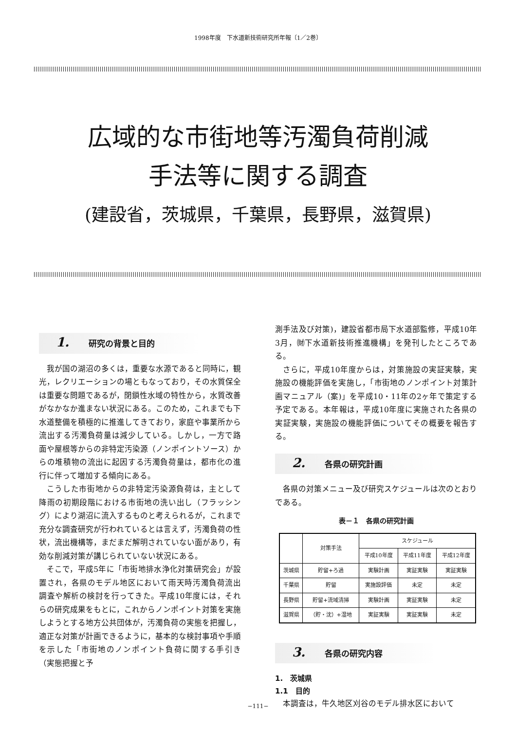1998年度　下水道新技術研究所年報〔1／2巻〕
広域的な市街地等汚濁負荷削減
手法等に関する調査
(建設省，茨城県，千葉県，長野県，滋賀県)
1. 研究の背景と目的
我が国の湖沼の多くは，重要な水源であると同時に，観光，レクリエーションの場ともなっており，その水質保全は重要な問題であるが，閉鎖性水域の特性から，水質改善がなかなか進まない状況にある。このため，これまでも下水道整備を積極的に推進してきており，家庭や事業所から流出する汚濁負荷量は減少している。しかし，一方で路面や屋根等からの非特定汚染源（ノンポイントソース）からの堆積物の流出に起因する汚濁負荷量は，都市化の進行に伴って増加する傾向にある。
こうした市街地からの非特定汚染源負荷は，主として降雨の初期段階における市街地の洗い出し（フラッシング）により湖沼に流入するものと考えられるが，これまで充分な調査研究が行われているとは言えず，汚濁負荷の性状，流出機構等，まだまだ解明されていない面があり，有効な削減対策が講じられていない状況にある。
そこで，平成5年に「市街地排水浄化対策研究会」が設置され，各県のモデル地区において雨天時汚濁負荷流出調査や解析の検討を行ってきた。平成10年度には，それらの研究成果をもとに，これからノンポイント対策を実施しようとする地方公共団体が，汚濁負荷の実態を把握し，適正な対策が計画できるように，基本的な検討事項や手順を示した「市街地のノンポイント負荷に関する手引き（実態把握と予
測手法及び対策)，建設省都市局下水道部監修，平成10年3月，㈶下水道新技術推進機構」を発刊したところである。
さらに，平成10年度からは，対策施設の実証実験，実施設の機能評価を実施し，「市街地のノンポイント対策計画マニュアル（案)」を平成10・11年の2ヶ年で策定する予定である。本年報は，平成10年度に実施された各県の実証実験，実施設の機能評価についてその概要を報告する。
2. 各県の研究計画
各県の対策メニュー及び研究スケジュールは次のとおりである。
表－１　各県の研究計画
| | 対策手法 | スケジュール | | |
| --- | --- | --- | --- | --- |
| | | 平成10年度 | 平成11年度 | 平成12年度 |
| 茨城県 | 貯留+ろ過 | 実験計画 | 実証実験 | 実証実験 |
| 千葉県 | 貯留 | 実施設評価 | 未定 | 未定 |
| 長野県 | 貯留+流域清掃 | 実験計画 | 実証実験 | 未定 |
| 滋賀県 | （貯・沈）+湿地 | 実証実験 | 実証実験 | 未定 |
3. 各県の研究内容
1.　茨城県
1.1　目的
本調査は，牛久地区刈谷のモデル排水区において
−111−